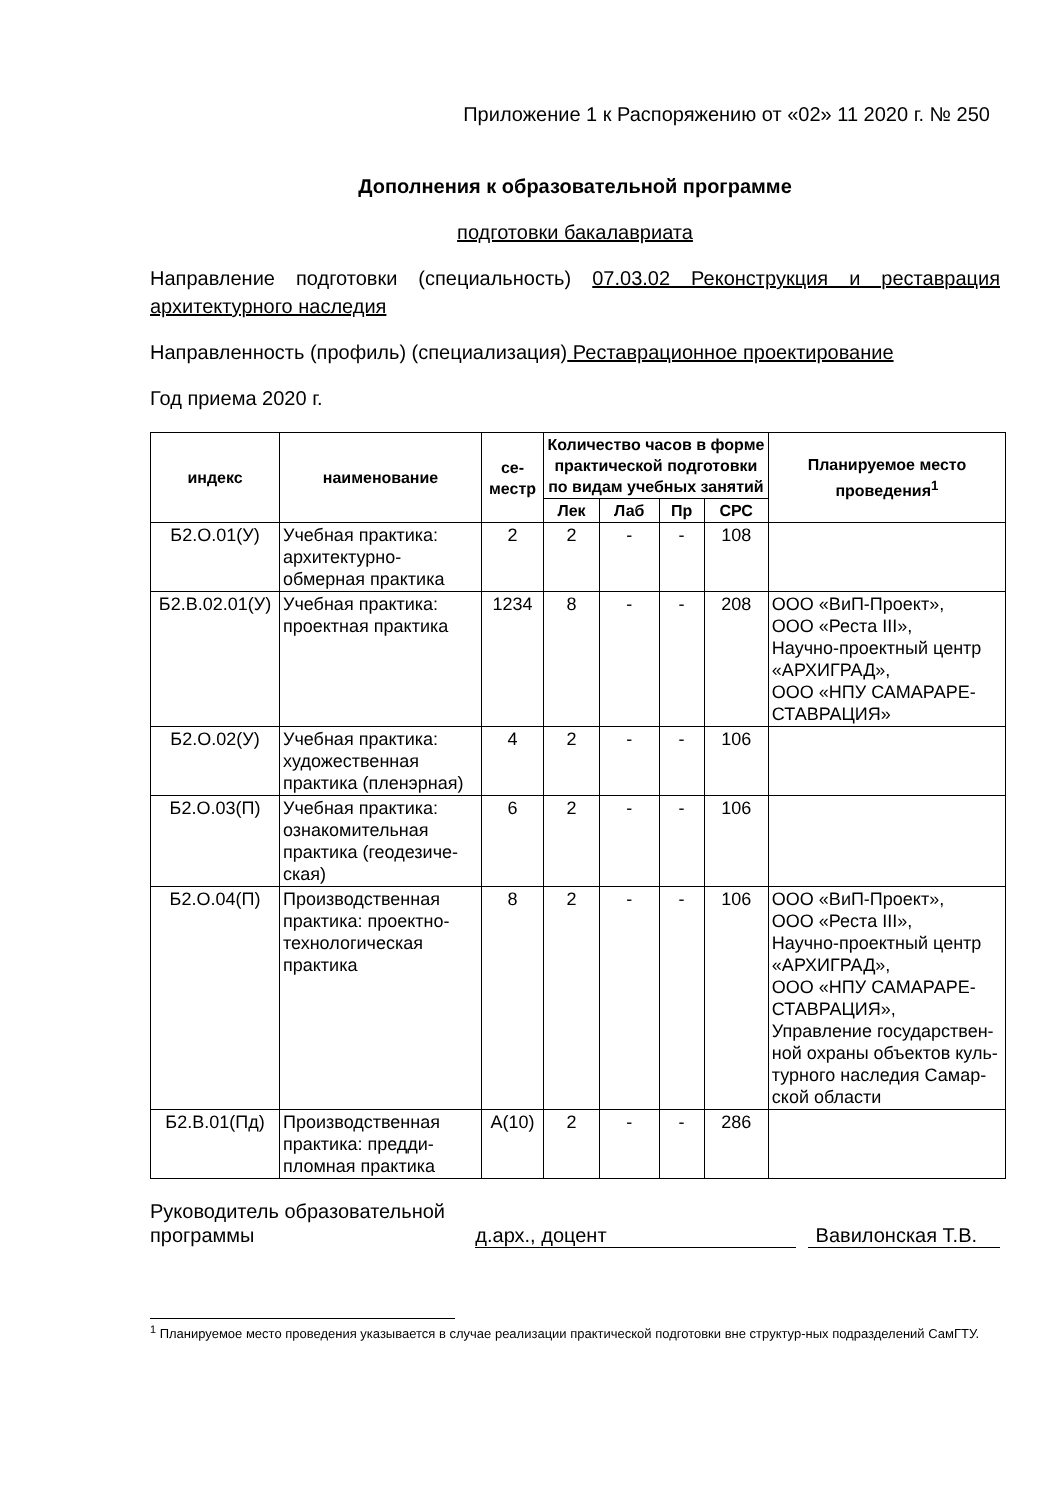Приложение 1 к Распоряжению от «02» 11 2020 г. № 250
Дополнения к образовательной программе
подготовки бакалавриата
Направление подготовки (специальность) 07.03.02 Реконструкция и реставрация архитектурного наследия
Направленность (профиль) (специализация) Реставрационное проектирование
Год приема 2020 г.
| индекс | наименование | се- местр | Количество часов в форме практической подготовки по видам учебных занятий | | | | Планируемое место проведения<sup>1</sup> |
| --- | --- | --- | --- | --- | --- | --- | --- |
| | | | Лек | Лаб | Пр | СРС | |
| Б2.О.01(У) | Учебная практика: архитектурно-обмерная практика | 2 | 2 | - | - | 108 | |
| Б2.В.02.01(У) | Учебная практика: проектная практика | 1234 | 8 | - | - | 208 | ООО «ВиП-Проект», ООО «Реста III», Научно-проектный центр «АРХИГРАД», ООО «НПУ САМАРАРЕ-СТАВРАЦИЯ» |
| Б2.О.02(У) | Учебная практика: художественная практика (пленэрная) | 4 | 2 | - | - | 106 | |
| Б2.О.03(П) | Учебная практика: ознакомительная практика (геодезиче-ская) | 6 | 2 | - | - | 106 | |
| Б2.О.04(П) | Производственная практика: проектно-технологическая практика | 8 | 2 | - | - | 106 | ООО «ВиП-Проект», ООО «Реста III», Научно-проектный центр «АРХИГРАД», ООО «НПУ САМАРАРЕ-СТАВРАЦИЯ», Управление государствен-ной охраны объектов куль-турного наследия Самар-ской области |
| Б2.В.01(Пд) | Производственная практика: предди-пломная практика | А(10) | 2 | - | - | 286 | |
Руководитель образовательной программы
д.арх., доцент Вавилонская Т.В.
<sup>1</sup> Планируемое место проведения указывается в случае реализации практической подготовки вне структур-ных подразделений СамГТУ.